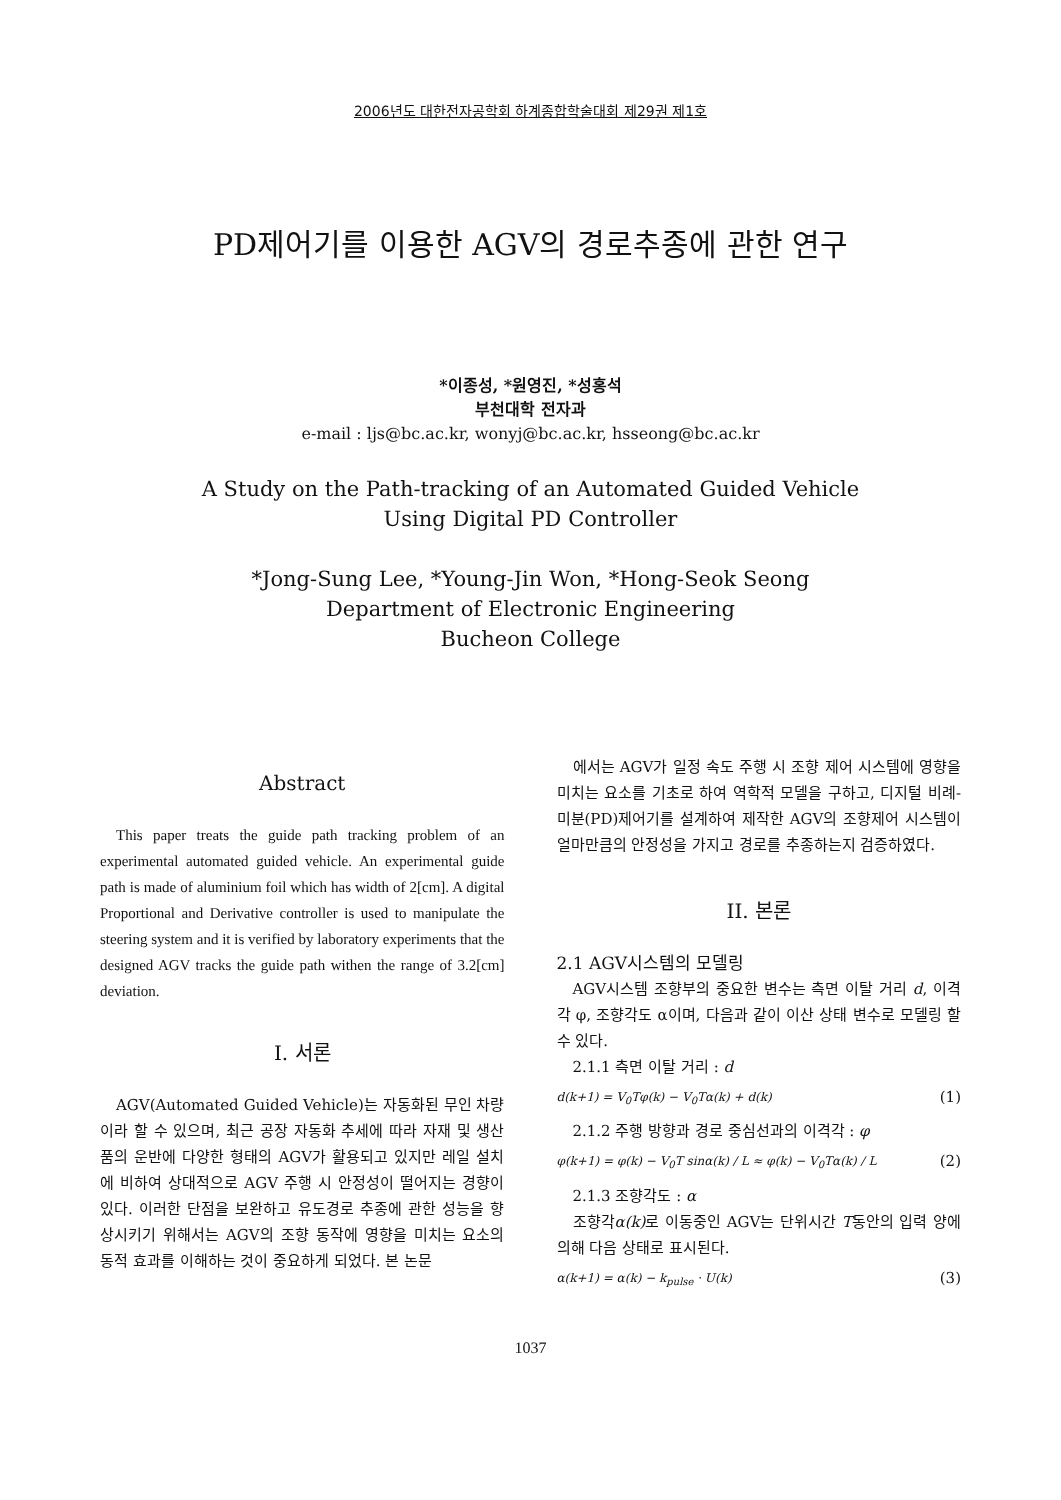2006년도 대한전자공학회 하계종합학술대회 제29권 제1호
PD제어기를 이용한 AGV의 경로추종에 관한 연구
*이종성, *원영진, *성홍석
부천대학 전자과
e-mail : ljs@bc.ac.kr, wonyj@bc.ac.kr, hsseong@bc.ac.kr
A Study on the Path-tracking of an Automated Guided Vehicle
Using Digital PD Controller
*Jong-Sung Lee, *Young-Jin Won, *Hong-Seok Seong
Department of Electronic Engineering
Bucheon College
Abstract
This paper treats the guide path tracking problem of an experimental automated guided vehicle. An experimental guide path is made of aluminium foil which has width of 2[cm]. A digital Proportional and Derivative controller is used to manipulate the steering system and it is verified by laboratory experiments that the designed AGV tracks the guide path withen the range of 3.2[cm] deviation.
I. 서론
AGV(Automated Guided Vehicle)는 자동화된 무인 차량이라 할 수 있으며, 최근 공장 자동화 추세에 따라 자재 및 생산품의 운반에 다양한 형태의 AGV가 활용되고 있지만 레일 설치에 비하여 상대적으로 AGV 주행 시 안정성이 떨어지는 경향이 있다. 이러한 단점을 보완하고 유도경로 추종에 관한 성능을 향상시키기 위해서는 AGV의 조향 동작에 영향을 미치는 요소의 동적 효과를 이해하는 것이 중요하게 되었다. 본 논문
에서는 AGV가 일정 속도 주행 시 조향 제어 시스템에 영향을 미치는 요소를 기초로 하여 역학적 모델을 구하고, 디지털 비례-미분(PD)제어기를 설계하여 제작한 AGV의 조향제어 시스템이 얼마만큼의 안정성을 가지고 경로를 추종하는지 검증하였다.
II. 본론
2.1 AGV시스템의 모델링
AGV시스템 조향부의 중요한 변수는 측면 이탈 거리 d, 이격각 φ, 조향각도 α이며, 다음과 같이 이산 상태 변수로 모델링 할 수 있다.
2.1.1 측면 이탈 거리 : d
d(k+1) = V<sub>0</sub>Tφ(k) − V<sub>0</sub>Tα(k) + d(k) (1)
2.1.2 주행 방향과 경로 중심선과의 이격각 : φ
φ(k+1) = φ(k) − V<sub>0</sub>T sinα(k) / L ≈ φ(k) − V<sub>0</sub>Tα(k) / L (2)
2.1.3 조향각도 : α
조향각α(k) 로 이동중인 AGV는 단위시간 T동안의 입력 양에 의해 다음 상태로 표시된다.
α(k+1) = α(k) − k<sub>pulse</sub> · U(k) (3)
1037